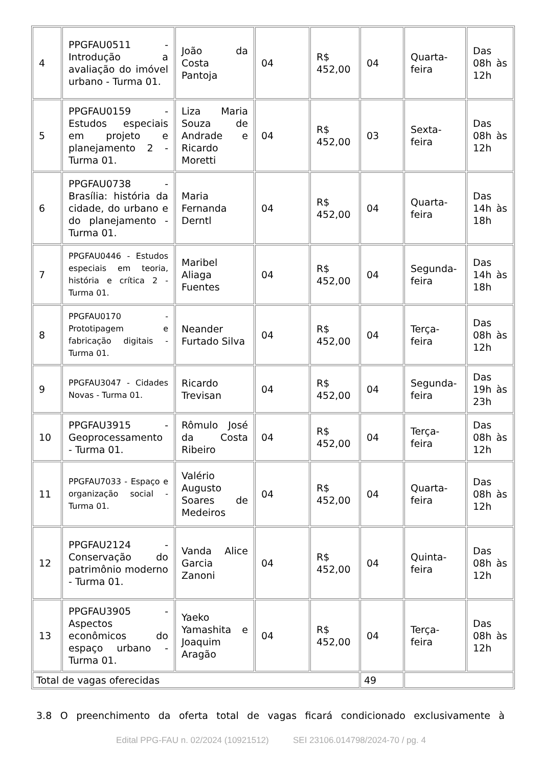| 4 | PPGFAU0511 - Introdução a avaliação do imóvel urbano - Turma 01. | João da Costa Pantoja | 04 | R$ 452,00 | 04 | Quarta-feira | Das 08h às 12h |
| 5 | PPGFAU0159 - Estudos especiais em projeto e planejamento 2 - Turma 01. | Liza Maria Souza de Andrade e Ricardo Moretti | 04 | R$ 452,00 | 03 | Sexta-feira | Das 08h às 12h |
| 6 | PPGFAU0738 - Brasília: história da cidade, do urbano e do planejamento - Turma 01. | Maria Fernanda Derntl | 04 | R$ 452,00 | 04 | Quarta-feira | Das 14h às 18h |
| 7 | PPGFAU0446 - Estudos especiais em teoria, história e crítica 2 - Turma 01. | Maribel Aliaga Fuentes | 04 | R$ 452,00 | 04 | Segunda-feira | Das 14h às 18h |
| 8 | PPGFAU0170 - Prototipagem e fabricação digitais - Turma 01. | Neander Furtado Silva | 04 | R$ 452,00 | 04 | Terça-feira | Das 08h às 12h |
| 9 | PPGFAU3047 - Cidades Novas - Turma 01. | Ricardo Trevisan | 04 | R$ 452,00 | 04 | Segunda-feira | Das 19h às 23h |
| 10 | PPGFAU3915 - Geoprocessamento - Turma 01. | Rômulo José da Costa Ribeiro | 04 | R$ 452,00 | 04 | Terça-feira | Das 08h às 12h |
| 11 | PPGFAU7033 - Espaço e organização social - Turma 01. | Valério Augusto Soares de Medeiros | 04 | R$ 452,00 | 04 | Quarta-feira | Das 08h às 12h |
| 12 | PPGFAU2124 - Conservação do patrimônio moderno - Turma 01. | Vanda Alice Garcia Zanoni | 04 | R$ 452,00 | 04 | Quinta-feira | Das 08h às 12h |
| 13 | PPGFAU3905 - Aspectos econômicos do espaço urbano - Turma 01. | Yaeko Yamashita e Joaquim Aragão | 04 | R$ 452,00 | 04 | Terça-feira | Das 08h às 12h |
| Total de vagas oferecidas | | | | | 49 | | |
3.8 O preenchimento da oferta total de vagas ficará condicionado exclusivamente à
Edital PPG-FAU n. 02/2024 (10921512) SEI 23106.014798/2024-70 / pg. 4